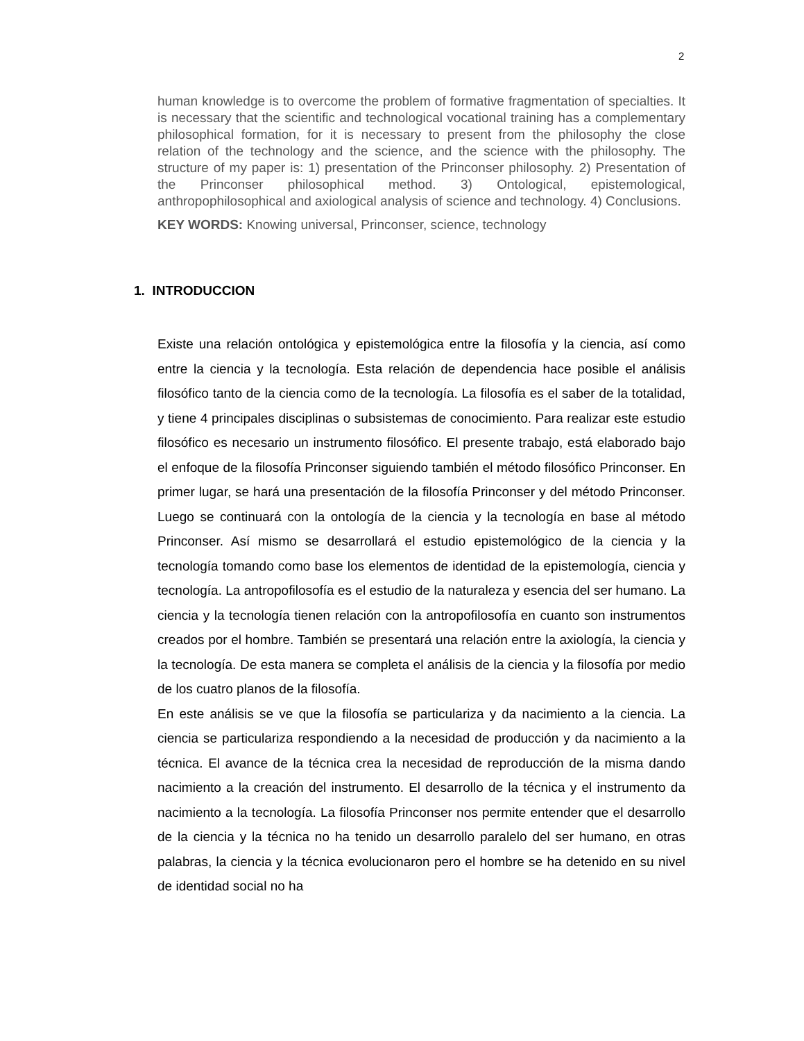2
human knowledge is to overcome the problem of formative fragmentation of specialties. It is necessary that the scientific and technological vocational training has a complementary philosophical formation, for it is necessary to present from the philosophy the close relation of the technology and the science, and the science with the philosophy. The structure of my paper is: 1) presentation of the Princonser philosophy. 2) Presentation of the Princonser philosophical method. 3) Ontological, epistemological, anthropophilosophical and axiological analysis of science and technology. 4) Conclusions.
KEY WORDS: Knowing universal, Princonser, science, technology
1. INTRODUCCION
Existe una relación ontológica y epistemológica entre la filosofía y la ciencia, así como entre la ciencia y la tecnología. Esta relación de dependencia hace posible el análisis filosófico tanto de la ciencia como de la tecnología. La filosofía es el saber de la totalidad, y tiene 4 principales disciplinas o subsistemas de conocimiento. Para realizar este estudio filosófico es necesario un instrumento filosófico. El presente trabajo, está elaborado bajo el enfoque de la filosofía Princonser siguiendo también el método filosófico Princonser. En primer lugar, se hará una presentación de la filosofía Princonser y del método Princonser. Luego se continuará con la ontología de la ciencia y la tecnología en base al método Princonser. Así mismo se desarrollará el estudio epistemológico de la ciencia y la tecnología tomando como base los elementos de identidad de la epistemología, ciencia y tecnología. La antropofilosofía es el estudio de la naturaleza y esencia del ser humano. La ciencia y la tecnología tienen relación con la antropofilosofía en cuanto son instrumentos creados por el hombre. También se presentará una relación entre la axiología, la ciencia y la tecnología. De esta manera se completa el análisis de la ciencia y la filosofía por medio de los cuatro planos de la filosofía.
En este análisis se ve que la filosofía se particulariza y da nacimiento a la ciencia. La ciencia se particulariza respondiendo a la necesidad de producción y da nacimiento a la técnica. El avance de la técnica crea la necesidad de reproducción de la misma dando nacimiento a la creación del instrumento. El desarrollo de la técnica y el instrumento da nacimiento a la tecnología. La filosofía Princonser nos permite entender que el desarrollo de la ciencia y la técnica no ha tenido un desarrollo paralelo del ser humano, en otras palabras, la ciencia y la técnica evolucionaron pero el hombre se ha detenido en su nivel de identidad social no ha